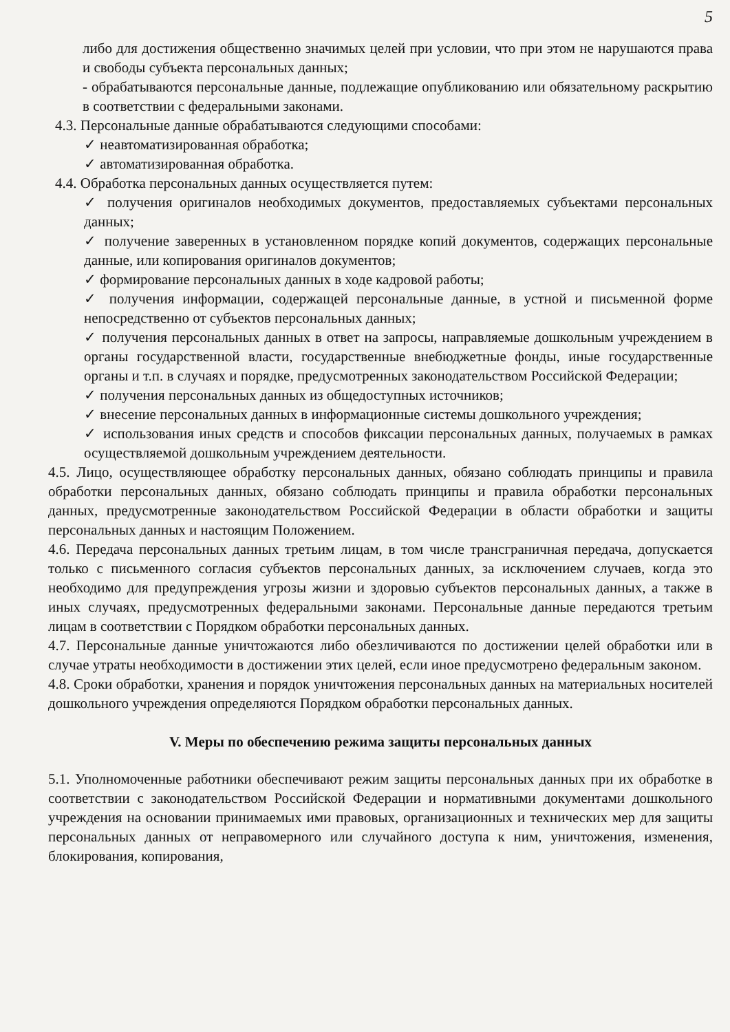5
либо для достижения общественно значимых целей при условии, что при этом не нарушаются права и свободы субъекта персональных данных;
- обрабатываются персональные данные, подлежащие опубликованию или обязательному раскрытию в соответствии с федеральными законами.
4.3. Персональные данные обрабатываются следующими способами:
✓ неавтоматизированная обработка;
✓ автоматизированная обработка.
4.4. Обработка персональных данных осуществляется путем:
✓ получения оригиналов необходимых документов, предоставляемых субъектами персональных данных;
✓ получение заверенных в установленном порядке копий документов, содержащих персональные данные, или копирования оригиналов документов;
✓ формирование персональных данных в ходе кадровой работы;
✓ получения информации, содержащей персональные данные, в устной и письменной форме непосредственно от субъектов персональных данных;
✓ получения персональных данных в ответ на запросы, направляемые дошкольным учреждением в органы государственной власти, государственные внебюджетные фонды, иные государственные органы и т.п. в случаях и порядке, предусмотренных законодательством Российской Федерации;
✓ получения персональных данных из общедоступных источников;
✓ внесение персональных данных в информационные системы дошкольного учреждения;
✓ использования иных средств и способов фиксации персональных данных, получаемых в рамках осуществляемой дошкольным учреждением деятельности.
4.5. Лицо, осуществляющее обработку персональных данных, обязано соблюдать принципы и правила обработки персональных данных, обязано соблюдать принципы и правила обработки персональных данных, предусмотренные законодательством Российской Федерации в области обработки и защиты персональных данных и настоящим Положением.
4.6. Передача персональных данных третьим лицам, в том числе трансграничная передача, допускается только с письменного согласия субъектов персональных данных, за исключением случаев, когда это необходимо для предупреждения угрозы жизни и здоровью субъектов персональных данных, а также в иных случаях, предусмотренных федеральными законами. Персональные данные передаются третьим лицам в соответствии с Порядком обработки персональных данных.
4.7. Персональные данные уничтожаются либо обезличиваются по достижении целей обработки или в случае утраты необходимости в достижении этих целей, если иное предусмотрено федеральным законом.
4.8. Сроки обработки, хранения и порядок уничтожения персональных данных на материальных носителей дошкольного учреждения определяются Порядком обработки персональных данных.
V. Меры по обеспечению режима защиты персональных данных
5.1. Уполномоченные работники обеспечивают режим защиты персональных данных при их обработке в соответствии с законодательством Российской Федерации и нормативными документами дошкольного учреждения на основании принимаемых ими правовых, организационных и технических мер для защиты персональных данных от неправомерного или случайного доступа к ним, уничтожения, изменения, блокирования, копирования,